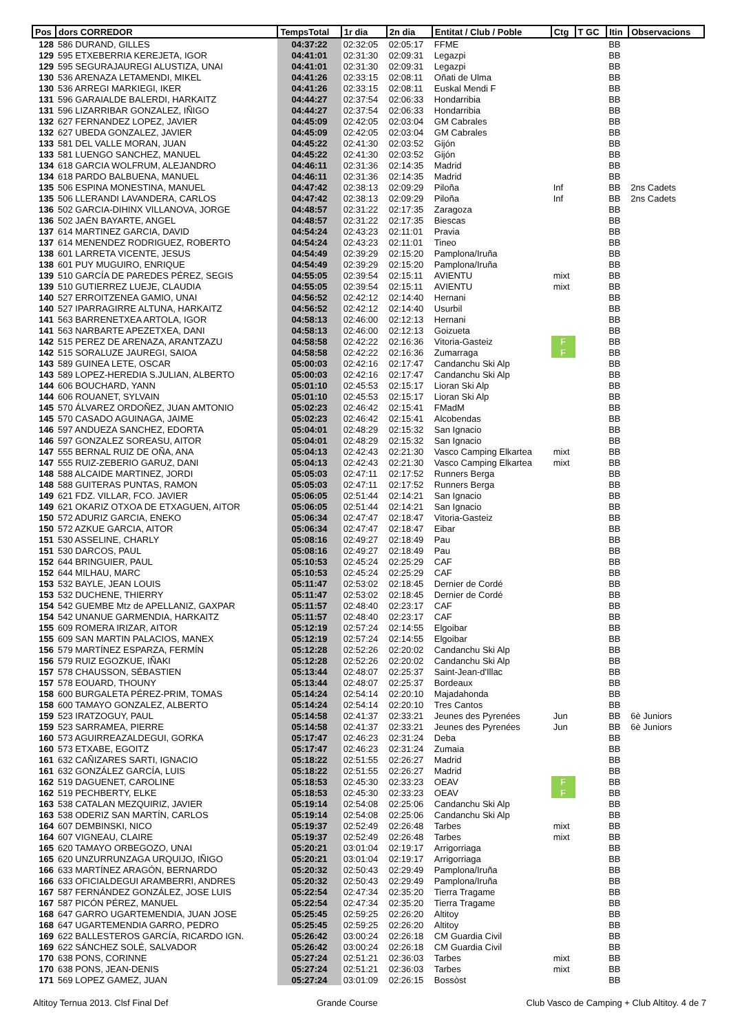| Pos | dors CORREDOR | TempsTotal | 1r dia | 2n dia | Entitat / Club / Poble | Ctg | T GC | Itin | Observacions |
| --- | --- | --- | --- | --- | --- | --- | --- | --- | --- |
| 128 | 586 DURAND, GILLES | 04:37:22 | 02:32:05 | 02:05:17 | FFME | | | BB | |
| 129 | 595 ETXEBERRIA KEREJETA, IGOR | 04:41:01 | 02:31:30 | 02:09:31 | Legazpi | | | BB | |
| 129 | 595 SEGURAJAUREGI ALUSTIZA, UNAI | 04:41:01 | 02:31:30 | 02:09:31 | Legazpi | | | BB | |
| 130 | 536 ARENAZA LETAMENDI, MIKEL | 04:41:26 | 02:33:15 | 02:08:11 | Oñati de Ulma | | | BB | |
| 130 | 536 ARREGI MARKIEGI, IKER | 04:41:26 | 02:33:15 | 02:08:11 | Euskal Mendi F | | | BB | |
| 131 | 596 GARAIALDE BALERDI, HARKAITZ | 04:44:27 | 02:37:54 | 02:06:33 | Hondarribia | | | BB | |
| 131 | 596 LIZARRIBAR GONZALEZ, IÑIGO | 04:44:27 | 02:37:54 | 02:06:33 | Hondarribia | | | BB | |
| 132 | 627 FERNANDEZ LOPEZ, JAVIER | 04:45:09 | 02:42:05 | 02:03:04 | GM Cabrales | | | BB | |
| 132 | 627 UBEDA GONZALEZ, JAVIER | 04:45:09 | 02:42:05 | 02:03:04 | GM Cabrales | | | BB | |
| 133 | 581 DEL VALLE MORAN, JUAN | 04:45:22 | 02:41:30 | 02:03:52 | Gijón | | | BB | |
| 133 | 581 LUENGO SANCHEZ, MANUEL | 04:45:22 | 02:41:30 | 02:03:52 | Gijón | | | BB | |
| 134 | 618 GARCIA WOLFRUM, ALEJANDRO | 04:46:11 | 02:31:36 | 02:14:35 | Madrid | | | BB | |
| 134 | 618 PARDO BALBUENA, MANUEL | 04:46:11 | 02:31:36 | 02:14:35 | Madrid | | | BB | |
| 135 | 506 ESPINA MONESTINA, MANUEL | 04:47:42 | 02:38:13 | 02:09:29 | Piloña | Inf | | BB | 2ns Cadets |
| 135 | 506 LLERANDI LAVANDERA, CARLOS | 04:47:42 | 02:38:13 | 02:09:29 | Piloña | Inf | | BB | 2ns Cadets |
| 136 | 502 GARCIA-DIHINX VILLANOVA, JORGE | 04:48:57 | 02:31:22 | 02:17:35 | Zaragoza | | | BB | |
| 136 | 502 JAÉN BAYARTE, ANGEL | 04:48:57 | 02:31:22 | 02:17:35 | Biescas | | | BB | |
| 137 | 614 MARTINEZ GARCIA, DAVID | 04:54:24 | 02:43:23 | 02:11:01 | Pravia | | | BB | |
| 137 | 614 MENENDEZ RODRIGUEZ, ROBERTO | 04:54:24 | 02:43:23 | 02:11:01 | Tineo | | | BB | |
| 138 | 601 LARRETA VICENTE, JESUS | 04:54:49 | 02:39:29 | 02:15:20 | Pamplona/Iruña | | | BB | |
| 138 | 601 PUY MUGUIRO, ENRIQUE | 04:54:49 | 02:39:29 | 02:15:20 | Pamplona/Iruña | | | BB | |
| 139 | 510 GARCÍA DE PAREDES PÉREZ, SEGIS | 04:55:05 | 02:39:54 | 02:15:11 | AVIENTU | mixt | | BB | |
| 139 | 510 GUTIERREZ LUEJE, CLAUDIA | 04:55:05 | 02:39:54 | 02:15:11 | AVIENTU | mixt | | BB | |
| 140 | 527 ERROITZENEA GAMIO, UNAI | 04:56:52 | 02:42:12 | 02:14:40 | Hernani | | | BB | |
| 140 | 527 IPARRAGIRRE ALTUNA, HARKAITZ | 04:56:52 | 02:42:12 | 02:14:40 | Usurbil | | | BB | |
| 141 | 563 BARRENETXEA ARTOLA, IGOR | 04:58:13 | 02:46:00 | 02:12:13 | Hernani | | | BB | |
| 141 | 563 NARBARTE APEZETXEA, DANI | 04:58:13 | 02:46:00 | 02:12:13 | Goizueta | | | BB | |
| 142 | 515 PEREZ DE ARENAZA, ARANTZAZU | 04:58:58 | 02:42:22 | 02:16:36 | Vitoria-Gasteiz | F | | BB | |
| 142 | 515 SORALUZE JAUREGI, SAIOA | 04:58:58 | 02:42:22 | 02:16:36 | Zumarraga | F | | BB | |
| 143 | 589 GUINEA LETE, OSCAR | 05:00:03 | 02:42:16 | 02:17:47 | Candanchu Ski Alp | | | BB | |
| 143 | 589 LOPEZ-HEREDIA S.JULIAN, ALBERTO | 05:00:03 | 02:42:16 | 02:17:47 | Candanchu Ski Alp | | | BB | |
| 144 | 606 BOUCHARD, YANN | 05:01:10 | 02:45:53 | 02:15:17 | Lioran Ski Alp | | | BB | |
| 144 | 606 ROUANET, SYLVAIN | 05:01:10 | 02:45:53 | 02:15:17 | Lioran Ski Alp | | | BB | |
| 145 | 570 ÁLVAREZ ORDOÑEZ, JUAN AMTONIO | 05:02:23 | 02:46:42 | 02:15:41 | FMadM | | | BB | |
| 145 | 570 CASADO AGUINAGA, JAIME | 05:02:23 | 02:46:42 | 02:15:41 | Alcobendas | | | BB | |
| 146 | 597 ANDUEZA SANCHEZ, EDORTA | 05:04:01 | 02:48:29 | 02:15:32 | San Ignacio | | | BB | |
| 146 | 597 GONZALEZ SOREASU, AITOR | 05:04:01 | 02:48:29 | 02:15:32 | San Ignacio | | | BB | |
| 147 | 555 BERNAL RUIZ DE OÑA, ANA | 05:04:13 | 02:42:43 | 02:21:30 | Vasco Camping Elkartea | mixt | | BB | |
| 147 | 555 RUIZ-ZEBERIO GARUZ, DANI | 05:04:13 | 02:42:43 | 02:21:30 | Vasco Camping Elkartea | mixt | | BB | |
| 148 | 588 ALCAIDE MARTINEZ, JORDI | 05:05:03 | 02:47:11 | 02:17:52 | Runners Berga | | | BB | |
| 148 | 588 GUITERAS PUNTAS, RAMON | 05:05:03 | 02:47:11 | 02:17:52 | Runners Berga | | | BB | |
| 149 | 621 FDZ. VILLAR, FCO. JAVIER | 05:06:05 | 02:51:44 | 02:14:21 | San Ignacio | | | BB | |
| 149 | 621 OKARIZ OTXOA DE ETXAGUEN, AITOR | 05:06:05 | 02:51:44 | 02:14:21 | San Ignacio | | | BB | |
| 150 | 572 ADURIZ GARCIA, ENEKO | 05:06:34 | 02:47:47 | 02:18:47 | Vitoria-Gasteiz | | | BB | |
| 150 | 572 AZKUE GARCIA, AITOR | 05:06:34 | 02:47:47 | 02:18:47 | Eibar | | | BB | |
| 151 | 530 ASSELINE, CHARLY | 05:08:16 | 02:49:27 | 02:18:49 | Pau | | | BB | |
| 151 | 530 DARCOS, PAUL | 05:08:16 | 02:49:27 | 02:18:49 | Pau | | | BB | |
| 152 | 644 BRINGUIER, PAUL | 05:10:53 | 02:45:24 | 02:25:29 | CAF | | | BB | |
| 152 | 644 MILHAU, MARC | 05:10:53 | 02:45:24 | 02:25:29 | CAF | | | BB | |
| 153 | 532 BAYLE, JEAN LOUIS | 05:11:47 | 02:53:02 | 02:18:45 | Dernier de Cordé | | | BB | |
| 153 | 532 DUCHENE, THIERRY | 05:11:47 | 02:53:02 | 02:18:45 | Dernier de Cordé | | | BB | |
| 154 | 542 GUEMBE Mtz de APELLANIZ, GAXPAR | 05:11:57 | 02:48:40 | 02:23:17 | CAF | | | BB | |
| 154 | 542 UNANUE GARMENDIA, HARKAITZ | 05:11:57 | 02:48:40 | 02:23:17 | CAF | | | BB | |
| 155 | 609 ROMERA IRIZAR, AITOR | 05:12:19 | 02:57:24 | 02:14:55 | Elgoibar | | | BB | |
| 155 | 609 SAN MARTIN PALACIOS, MANEX | 05:12:19 | 02:57:24 | 02:14:55 | Elgoibar | | | BB | |
| 156 | 579 MARTÍNEZ ESPARZA, FERMÍN | 05:12:28 | 02:52:26 | 02:20:02 | Candanchu Ski Alp | | | BB | |
| 156 | 579 RUIZ EGOZKUE, IÑAKI | 05:12:28 | 02:52:26 | 02:20:02 | Candanchu Ski Alp | | | BB | |
| 157 | 578 CHAUSSON, SÉBASTIEN | 05:13:44 | 02:48:07 | 02:25:37 | Saint-Jean-d'Illac | | | BB | |
| 157 | 578 EOUARD, THOUNY | 05:13:44 | 02:48:07 | 02:25:37 | Bordeaux | | | BB | |
| 158 | 600 BURGALETA PÉREZ-PRIM, TOMAS | 05:14:24 | 02:54:14 | 02:20:10 | Majadahonda | | | BB | |
| 158 | 600 TAMAYO GONZALEZ, ALBERTO | 05:14:24 | 02:54:14 | 02:20:10 | Tres Cantos | | | BB | |
| 159 | 523 IRATZOGUY, PAUL | 05:14:58 | 02:41:37 | 02:33:21 | Jeunes des Pyrenées | Jun | | BB | 6è Juniors |
| 159 | 523 SARRAMEA, PIERRE | 05:14:58 | 02:41:37 | 02:33:21 | Jeunes des Pyrenées | Jun | | BB | 6è Juniors |
| 160 | 573 AGUIRREAZALDEGUI, GORKA | 05:17:47 | 02:46:23 | 02:31:24 | Deba | | | BB | |
| 160 | 573 ETXABE, EGOITZ | 05:17:47 | 02:46:23 | 02:31:24 | Zumaia | | | BB | |
| 161 | 632 CAÑIZARES SARTI, IGNACIO | 05:18:22 | 02:51:55 | 02:26:27 | Madrid | | | BB | |
| 161 | 632 GONZÁLEZ GARCÍA, LUIS | 05:18:22 | 02:51:55 | 02:26:27 | Madrid | | | BB | |
| 162 | 519 DAGUENET, CAROLINE | 05:18:53 | 02:45:30 | 02:33:23 | OEAV | F | | BB | |
| 162 | 519 PECHBERTY, ELKE | 05:18:53 | 02:45:30 | 02:33:23 | OEAV | F | | BB | |
| 163 | 538 CATALAN MEZQUIRIZ, JAVIER | 05:19:14 | 02:54:08 | 02:25:06 | Candanchu Ski Alp | | | BB | |
| 163 | 538 ODERIZ SAN MARTÍN, CARLOS | 05:19:14 | 02:54:08 | 02:25:06 | Candanchu Ski Alp | | | BB | |
| 164 | 607 DEMBINSKI, NICO | 05:19:37 | 02:52:49 | 02:26:48 | Tarbes | mixt | | BB | |
| 164 | 607 VIGNEAU, CLAIRE | 05:19:37 | 02:52:49 | 02:26:48 | Tarbes | mixt | | BB | |
| 165 | 620 TAMAYO ORBEGOZO, UNAI | 05:20:21 | 03:01:04 | 02:19:17 | Arrigorriaga | | | BB | |
| 165 | 620 UNZURRUNZAGA URQUIJO, IÑIGO | 05:20:21 | 03:01:04 | 02:19:17 | Arrigorriaga | | | BB | |
| 166 | 633 MARTÍNEZ ARAGÓN, BERNARDO | 05:20:32 | 02:50:43 | 02:29:49 | Pamplona/Iruña | | | BB | |
| 166 | 633 OFICIALDEGUI ARAMBERRI, ANDRES | 05:20:32 | 02:50:43 | 02:29:49 | Pamplona/Iruña | | | BB | |
| 167 | 587 FERNÁNDEZ GONZÁLEZ, JOSE LUIS | 05:22:54 | 02:47:34 | 02:35:20 | Tierra Tragame | | | BB | |
| 167 | 587 PICÓN PÉREZ, MANUEL | 05:22:54 | 02:47:34 | 02:35:20 | Tierra Tragame | | | BB | |
| 168 | 647 GARRO UGARTEMENDIA, JUAN JOSE | 05:25:45 | 02:59:25 | 02:26:20 | Altitoy | | | BB | |
| 168 | 647 UGARTEMENDIA GARRO, PEDRO | 05:25:45 | 02:59:25 | 02:26:20 | Altitoy | | | BB | |
| 169 | 622 BALLESTEROS GARCÍA, RICARDO IGN. | 05:26:42 | 03:00:24 | 02:26:18 | CM Guardia Civil | | | BB | |
| 169 | 622 SÁNCHEZ SOLÉ, SALVADOR | 05:26:42 | 03:00:24 | 02:26:18 | CM Guardia Civil | | | BB | |
| 170 | 638 PONS, CORINNE | 05:27:24 | 02:51:21 | 02:36:03 | Tarbes | mixt | | BB | |
| 170 | 638 PONS, JEAN-DENIS | 05:27:24 | 02:51:21 | 02:36:03 | Tarbes | mixt | | BB | |
| 171 | 569 LOPEZ GAMEZ, JUAN | 05:27:24 | 03:01:09 | 02:26:15 | Bossòst | | | BB | |
Altitoy Ternua 2013. Clsf Final Def Grande Course Club Vasco de Camping + Club Altitoy. 4 de 7